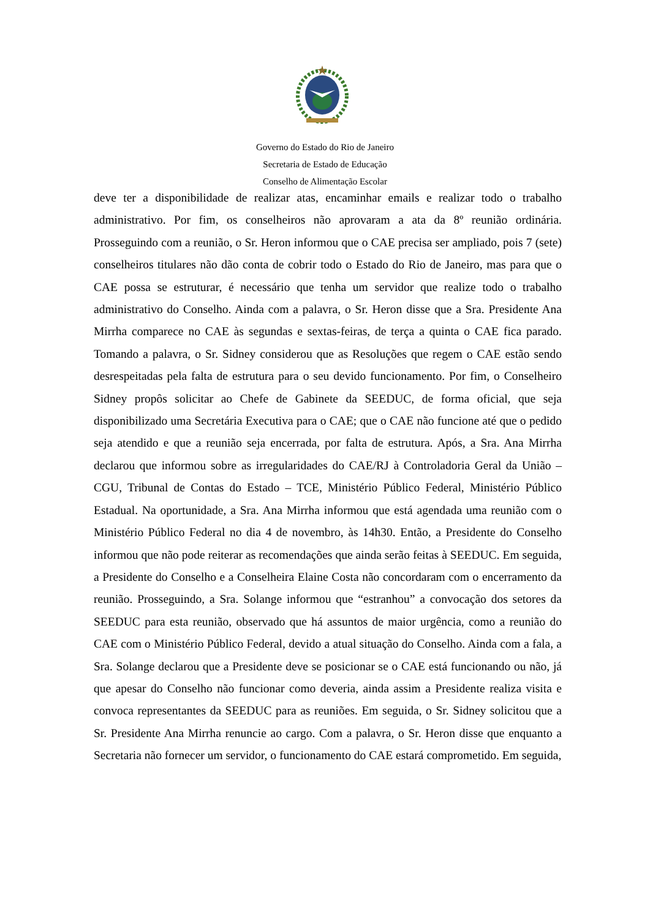Governo do Estado do Rio de Janeiro
Secretaria de Estado de Educação
Conselho de Alimentação Escolar
deve ter a disponibilidade de realizar atas, encaminhar emails e realizar todo o trabalho administrativo. Por fim, os conselheiros não aprovaram a ata da 8º reunião ordinária. Prosseguindo com a reunião, o Sr. Heron informou que o CAE precisa ser ampliado, pois 7 (sete) conselheiros titulares não dão conta de cobrir todo o Estado do Rio de Janeiro, mas para que o CAE possa se estruturar, é necessário que tenha um servidor que realize todo o trabalho administrativo do Conselho. Ainda com a palavra, o Sr. Heron disse que a Sra. Presidente Ana Mirrha comparece no CAE às segundas e sextas-feiras, de terça a quinta o CAE fica parado. Tomando a palavra, o Sr. Sidney considerou que as Resoluções que regem o CAE estão sendo desrespeitadas pela falta de estrutura para o seu devido funcionamento. Por fim, o Conselheiro Sidney propôs solicitar ao Chefe de Gabinete da SEEDUC, de forma oficial, que seja disponibilizado uma Secretária Executiva para o CAE; que o CAE não funcione até que o pedido seja atendido e que a reunião seja encerrada, por falta de estrutura. Após, a Sra. Ana Mirrha declarou que informou sobre as irregularidades do CAE/RJ à Controladoria Geral da União – CGU, Tribunal de Contas do Estado – TCE, Ministério Público Federal, Ministério Público Estadual. Na oportunidade, a Sra. Ana Mirrha informou que está agendada uma reunião com o Ministério Público Federal no dia 4 de novembro, às 14h30. Então, a Presidente do Conselho informou que não pode reiterar as recomendações que ainda serão feitas à SEEDUC. Em seguida, a Presidente do Conselho e a Conselheira Elaine Costa não concordaram com o encerramento da reunião. Prosseguindo, a Sra. Solange informou que “estranhou” a convocação dos setores da SEEDUC para esta reunião, observado que há assuntos de maior urgência, como a reunião do CAE com o Ministério Público Federal, devido a atual situação do Conselho. Ainda com a fala, a Sra. Solange declarou que a Presidente deve se posicionar se o CAE está funcionando ou não, já que apesar do Conselho não funcionar como deveria, ainda assim a Presidente realiza visita e convoca representantes da SEEDUC para as reuniões. Em seguida, o Sr. Sidney solicitou que a Sr. Presidente Ana Mirrha renuncie ao cargo. Com a palavra, o Sr. Heron disse que enquanto a Secretaria não fornecer um servidor, o funcionamento do CAE estará comprometido. Em seguida,